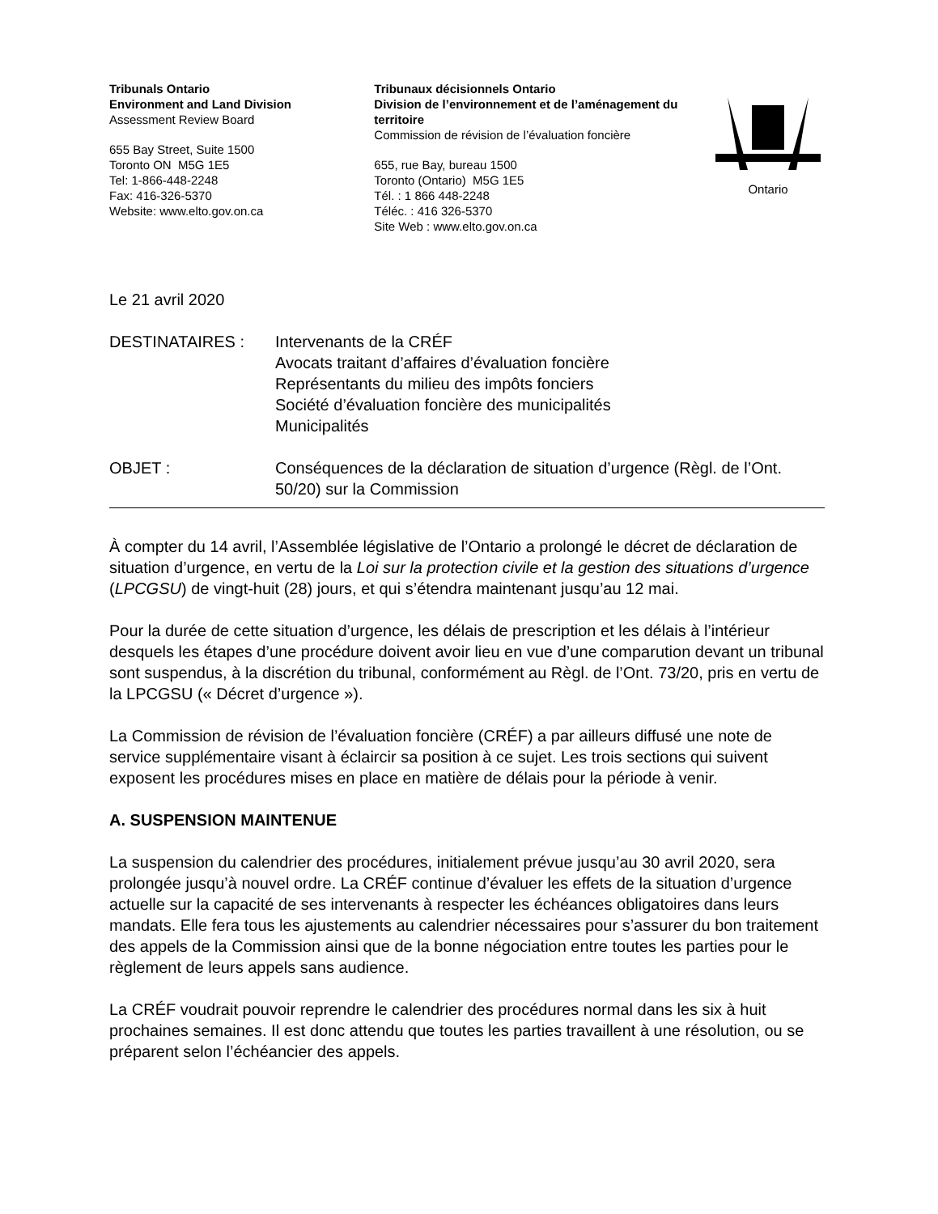Tribunals Ontario
Environment and Land Division
Assessment Review Board
655 Bay Street, Suite 1500
Toronto ON M5G 1E5
Tel: 1-866-448-2248
Fax: 416-326-5370
Website: www.elto.gov.on.ca
Tribunaux décisionnels Ontario
Division de l’environnement et de l’aménagement du territoire
Commission de révision de l’évaluation foncière
655, rue Bay, bureau 1500
Toronto (Ontario) M5G 1E5
Tél. : 1 866 448-2248
Téléc. : 416 326-5370
Site Web : www.elto.gov.on.ca
Ontario
Le 21 avril 2020
DESTINATAIRES : Intervenants de la CRÉF
Avocats traitant d’affaires d’évaluation foncière
Représentants du milieu des impôts fonciers
Société d’évaluation foncière des municipalités
Municipalités
OBJET : Conséquences de la déclaration de situation d’urgence (Règl. de l’Ont. 50/20) sur la Commission
À compter du 14 avril, l’Assemblée législative de l’Ontario a prolongé le décret de déclaration de situation d’urgence, en vertu de la Loi sur la protection civile et la gestion des situations d’urgence (LPCGSU) de vingt-huit (28) jours, et qui s’étendra maintenant jusqu’au 12 mai.
Pour la durée de cette situation d’urgence, les délais de prescription et les délais à l’intérieur desquels les étapes d’une procédure doivent avoir lieu en vue d’une comparution devant un tribunal sont suspendus, à la discrétion du tribunal, conformément au Règl. de l’Ont. 73/20, pris en vertu de la LPCGSU (« Décret d’urgence »).
La Commission de révision de l’évaluation foncière (CRÉF) a par ailleurs diffusé une note de service supplémentaire visant à éclaircir sa position à ce sujet. Les trois sections qui suivent exposent les procédures mises en place en matière de délais pour la période à venir.
A. SUSPENSION MAINTENUE
La suspension du calendrier des procédures, initialement prévue jusqu’au 30 avril 2020, sera prolongée jusqu’à nouvel ordre. La CRÉF continue d’évaluer les effets de la situation d’urgence actuelle sur la capacité de ses intervenants à respecter les échéances obligatoires dans leurs mandats. Elle fera tous les ajustements au calendrier nécessaires pour s’assurer du bon traitement des appels de la Commission ainsi que de la bonne négociation entre toutes les parties pour le règlement de leurs appels sans audience.
La CRÉF voudrait pouvoir reprendre le calendrier des procédures normal dans les six à huit prochaines semaines. Il est donc attendu que toutes les parties travaillent à une résolution, ou se préparent selon l’échéancier des appels.